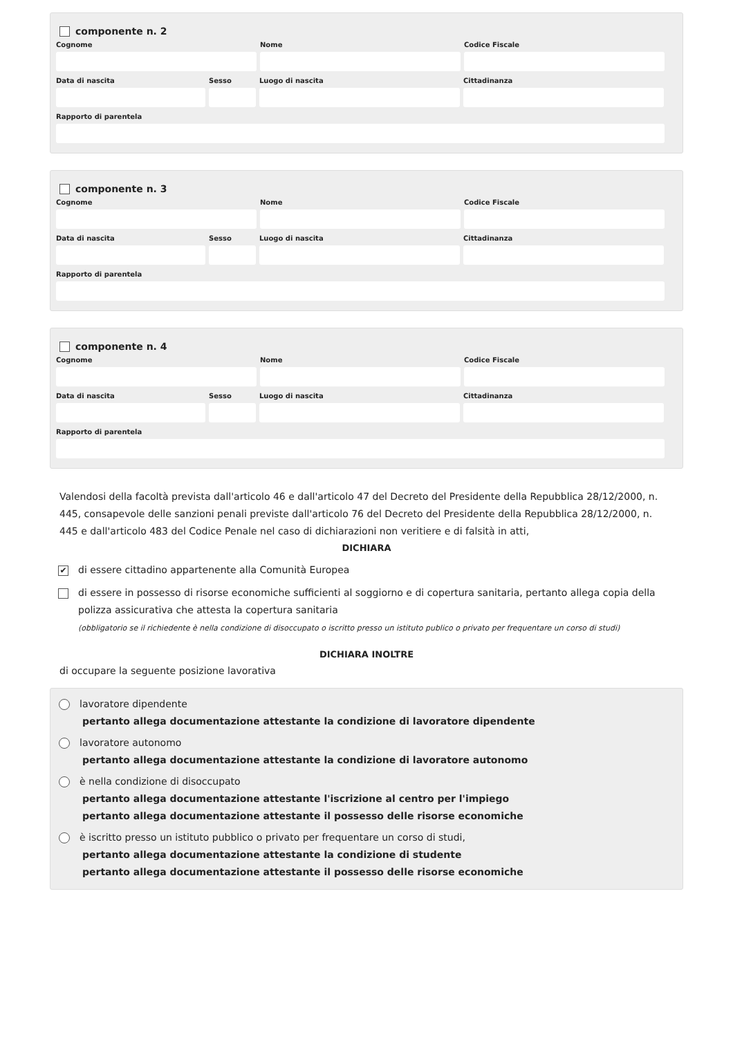componente n. 2
Cognome Nome Codice Fiscale
Data di nascita Sesso Luogo di nascita Cittadinanza
Rapporto di parentela
componente n. 3
Cognome Nome Codice Fiscale
Data di nascita Sesso Luogo di nascita Cittadinanza
Rapporto di parentela
componente n. 4
Cognome Nome Codice Fiscale
Data di nascita Sesso Luogo di nascita Cittadinanza
Rapporto di parentela
Valendosi della facoltà prevista dall'articolo 46 e dall'articolo 47 del Decreto del Presidente della Repubblica 28/12/2000, n. 445, consapevole delle sanzioni penali previste dall'articolo 76 del Decreto del Presidente della Repubblica 28/12/2000, n. 445 e dall'articolo 483 del Codice Penale nel caso di dichiarazioni non veritiere e di falsità in atti,
DICHIARA
✔ di essere cittadino appartenente alla Comunità Europea
di essere in possesso di risorse economiche sufficienti al soggiorno e di copertura sanitaria, pertanto allega copia della polizza assicurativa che attesta la copertura sanitaria
(obbligatorio se il richiedente è nella condizione di disoccupato o iscritto presso un istituto publico o privato per frequentare un corso di studi)
DICHIARA INOLTRE
di occupare la seguente posizione lavorativa
lavoratore dipendente
pertanto allega documentazione attestante la condizione di lavoratore dipendente
lavoratore autonomo
pertanto allega documentazione attestante la condizione di lavoratore autonomo
è nella condizione di disoccupato
pertanto allega documentazione attestante l'iscrizione al centro per l'impiego
pertanto allega documentazione attestante il possesso delle risorse economiche
è iscritto presso un istituto pubblico o privato per frequentare un corso di studi,
pertanto allega documentazione attestante la condizione di studente
pertanto allega documentazione attestante il possesso delle risorse economiche